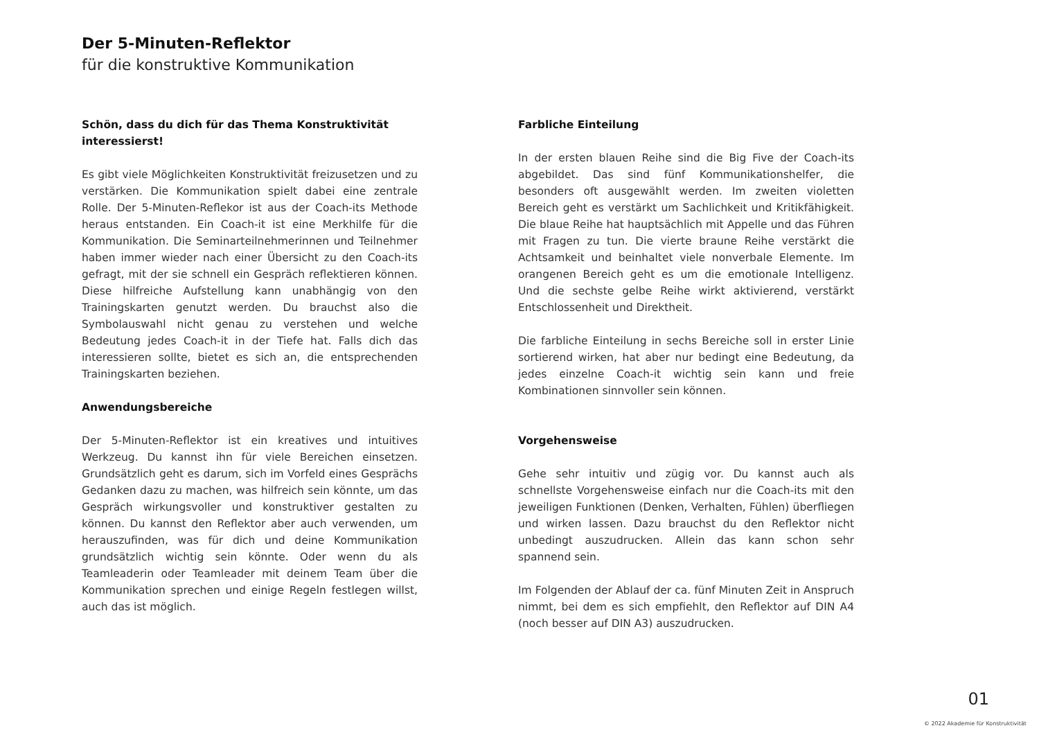Der 5-Minuten-Reflektor
für die konstruktive Kommunikation
Schön, dass du dich für das Thema Konstruktivität interessierst!
Es gibt viele Möglichkeiten Konstruktivität freizusetzen und zu verstärken. Die Kommunikation spielt dabei eine zentrale Rolle. Der 5-Minuten-Reflekor ist aus der Coach-its Methode heraus entstanden. Ein Coach-it ist eine Merkhilfe für die Kommunikation. Die Seminarteilnehmerinnen und Teilnehmer haben immer wieder nach einer Übersicht zu den Coach-its gefragt, mit der sie schnell ein Gespräch reflektieren können. Diese hilfreiche Aufstellung kann unabhängig von den Trainingskarten genutzt werden. Du brauchst also die Symbolauswahl nicht genau zu verstehen und welche Bedeutung jedes Coach-it in der Tiefe hat. Falls dich das interessieren sollte, bietet es sich an, die entsprechenden Trainingskarten beziehen.
Anwendungsbereiche
Der 5-Minuten-Reflektor ist ein kreatives und intuitives Werkzeug. Du kannst ihn für viele Bereichen einsetzen. Grundsätzlich geht es darum, sich im Vorfeld eines Gesprächs Gedanken dazu zu machen, was hilfreich sein könnte, um das Gespräch wirkungsvoller und konstruktiver gestalten zu können. Du kannst den Reflektor aber auch verwenden, um herauszufinden, was für dich und deine Kommunikation grundsätzlich wichtig sein könnte. Oder wenn du als Teamleaderin oder Teamleader mit deinem Team über die Kommunikation sprechen und einige Regeln festlegen willst, auch das ist möglich.
Farbliche Einteilung
In der ersten blauen Reihe sind die Big Five der Coach-its abgebildet. Das sind fünf Kommunikationshelfer, die besonders oft ausgewählt werden. Im zweiten violetten Bereich geht es verstärkt um Sachlichkeit und Kritikfähigkeit. Die blaue Reihe hat hauptsächlich mit Appelle und das Führen mit Fragen zu tun. Die vierte braune Reihe verstärkt die Achtsamkeit und beinhaltet viele nonverbale Elemente. Im orangenen Bereich geht es um die emotionale Intelligenz. Und die sechste gelbe Reihe wirkt aktivierend, verstärkt Entschlossenheit und Direktheit.
Die farbliche Einteilung in sechs Bereiche soll in erster Linie sortierend wirken, hat aber nur bedingt eine Bedeutung, da jedes einzelne Coach-it wichtig sein kann und freie Kombinationen sinnvoller sein können.
Vorgehensweise
Gehe sehr intuitiv und zügig vor. Du kannst auch als schnellste Vorgehensweise einfach nur die Coach-its mit den jeweiligen Funktionen (Denken, Verhalten, Fühlen) überfliegen und wirken lassen. Dazu brauchst du den Reflektor nicht unbedingt auszudrucken. Allein das kann schon sehr spannend sein.
Im Folgenden der Ablauf der ca. fünf Minuten Zeit in Anspruch nimmt, bei dem es sich empfiehlt, den Reflektor auf DIN A4 (noch besser auf DIN A3) auszudrucken.
01
© 2022 Akademie für Konstruktivität